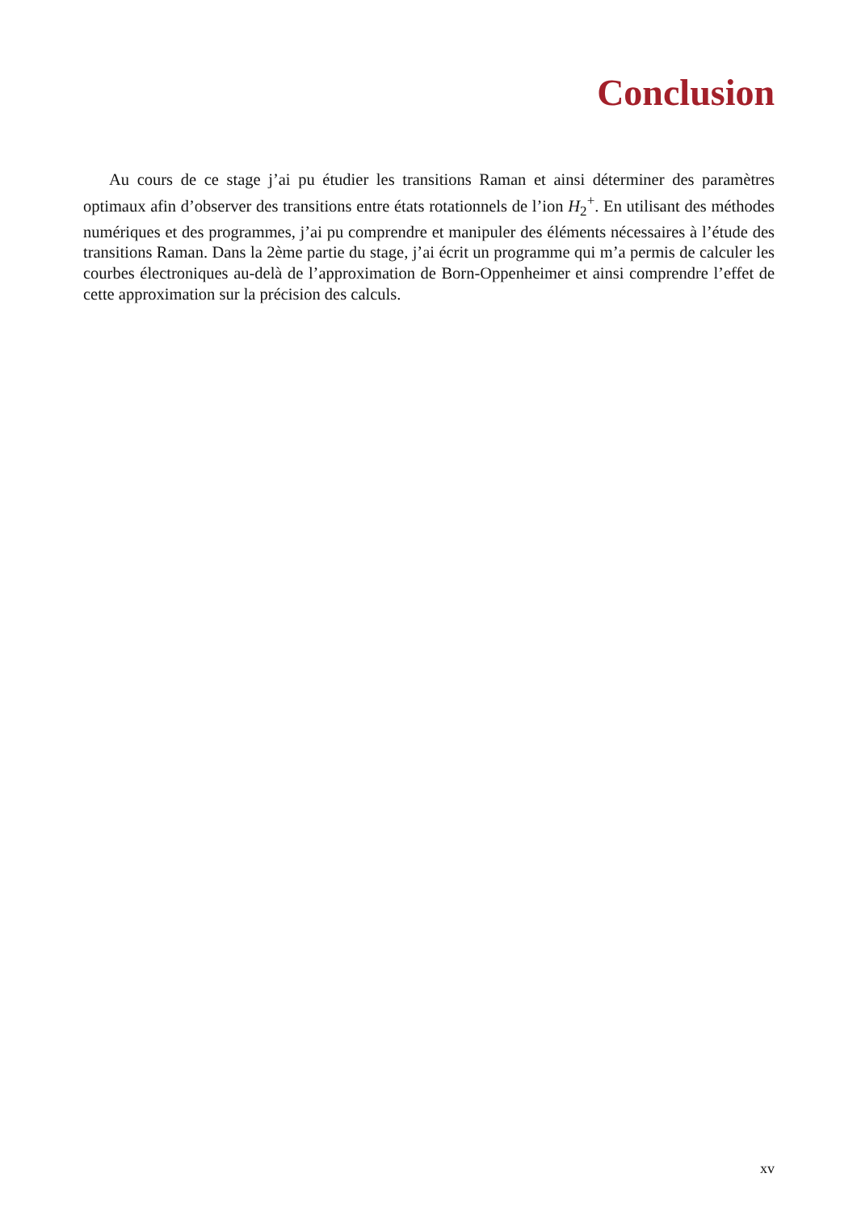Conclusion
Au cours de ce stage j’ai pu étudier les transitions Raman et ainsi déterminer des paramètres optimaux afin d’observer des transitions entre états rotationnels de l’ion H<sub>2</sub><sup>+</sup>. En utilisant des méthodes numériques et des programmes, j’ai pu comprendre et manipuler des éléments nécessaires à l’étude des transitions Raman. Dans la 2ème partie du stage, j’ai écrit un programme qui m’a permis de calculer les courbes électroniques au-delà de l’approximation de Born-Oppenheimer et ainsi comprendre l’effet de cette approximation sur la précision des calculs.
xv